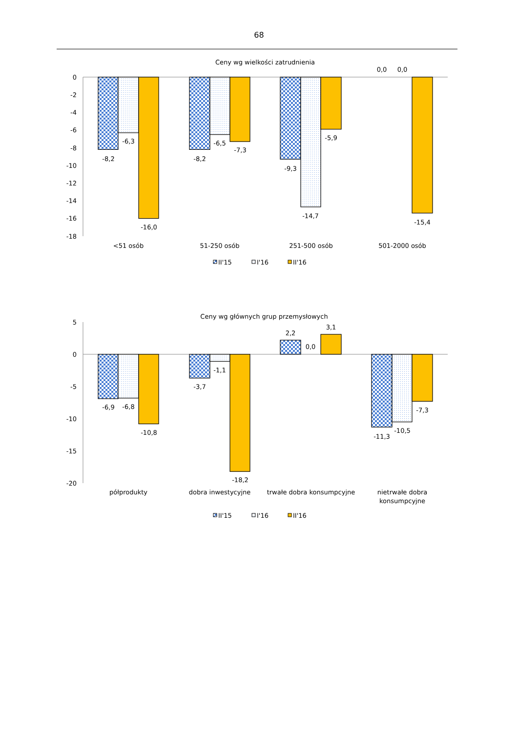68
Ceny wg wielkości zatrudnienia
0
-2
-4
-6
-8
-10
-12
-14
-16
-18
-8,2
-6,3
-16,0
-8,2
-6,5
-7,3
-9,3
-14,7
-5,9
0,0
0,0
-15,4
<51 osób
51-250 osób
251-500 osób
501-2000 osób
II'15
I'16
II'16
Ceny wg głównych grup przemysłowych
5
0
-5
-10
-15
-20
-6,9
-6,8
-10,8
-3,7
-1,1
-18,2
2,2
0,0
3,1
-11,3
-10,5
-7,3
półprodukty
dobra inwestycyjne
trwałe dobra konsumpcyjne
nietrwałe dobra
konsumpcyjne
II'15
I'16
II'16